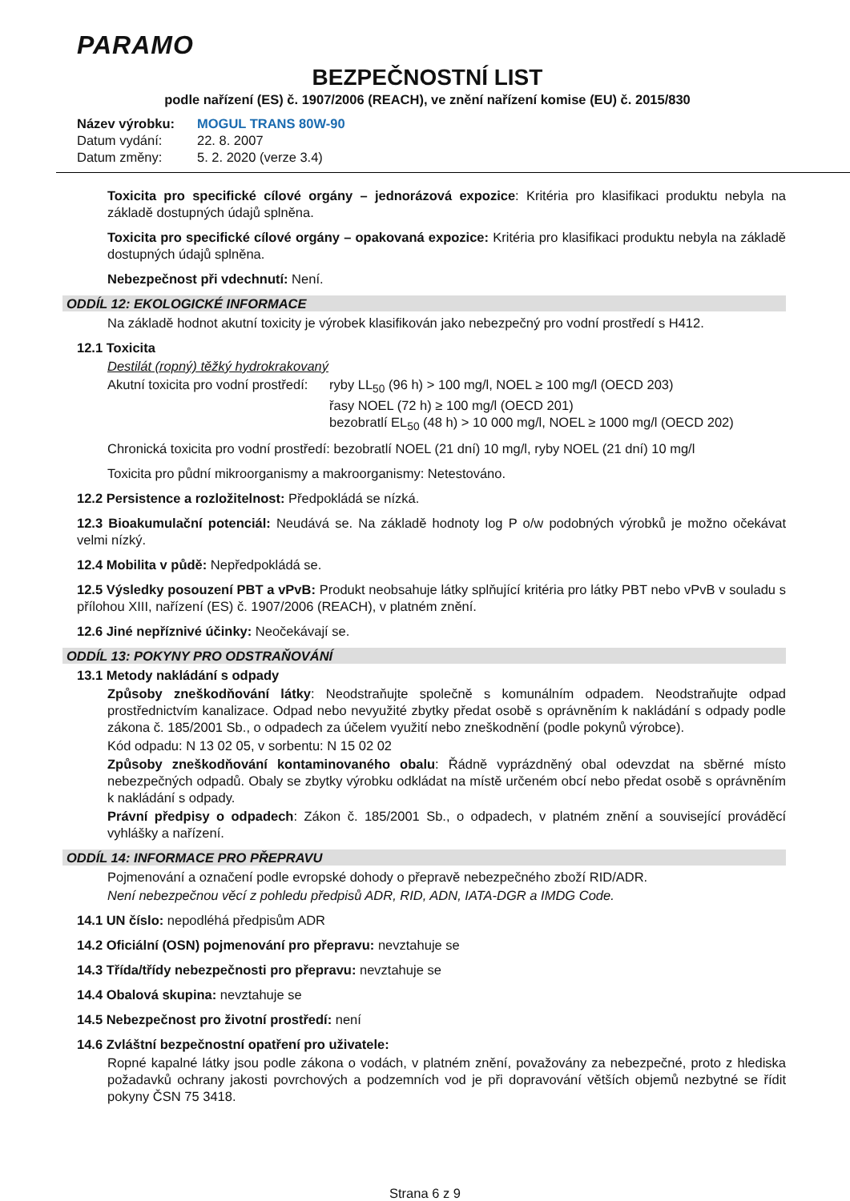PARAMO
BEZPEČNOSTNÍ LIST
podle nařízení (ES) č. 1907/2006 (REACH), ve znění nařízení komise (EU) č. 2015/830
Název výrobku: MOGUL TRANS 80W-90
Datum vydání: 22. 8. 2007
Datum změny: 5. 2. 2020 (verze 3.4)
Toxicita pro specifické cílové orgány – jednorázová expozice: Kritéria pro klasifikaci produktu nebyla na základě dostupných údajů splněna.
Toxicita pro specifické cílové orgány – opakovaná expozice: Kritéria pro klasifikaci produktu nebyla na základě dostupných údajů splněna.
Nebezpečnost při vdechnutí: Není.
ODDÍL 12: EKOLOGICKÉ INFORMACE
Na základě hodnot akutní toxicity je výrobek klasifikován jako nebezpečný pro vodní prostředí s H412.
12.1 Toxicita
Destilát (ropný) těžký hydrokrakovaný
Akutní toxicita pro vodní prostředí: ryby LL<sub>50</sub> (96 h) > 100 mg/l, NOEL ≥ 100 mg/l (OECD 203)
řasy NOEL (72 h) ≥ 100 mg/l (OECD 201)
bezobratlí EL<sub>50</sub> (48 h) > 10 000 mg/l, NOEL ≥ 1000 mg/l (OECD 202)
Chronická toxicita pro vodní prostředí: bezobratlí NOEL (21 dní) 10 mg/l, ryby NOEL (21 dní) 10 mg/l
Toxicita pro půdní mikroorganismy a makroorganismy: Netestováno.
12.2 Persistence a rozložitelnost: Předpokládá se nízká.
12.3 Bioakumulační potenciál: Neudává se. Na základě hodnoty log P o/w podobných výrobků je možno očekávat velmi nízký.
12.4 Mobilita v půdě: Nepředpokládá se.
12.5 Výsledky posouzení PBT a vPvB: Produkt neobsahuje látky splňující kritéria pro látky PBT nebo vPvB v souladu s přílohou XIII, nařízení (ES) č. 1907/2006 (REACH), v platném znění.
12.6 Jiné nepříznivé účinky: Neočekávají se.
ODDÍL 13: POKYNY PRO ODSTRAŇOVÁNÍ
13.1 Metody nakládání s odpady
Způsoby zneškodňování látky: Neodstraňujte společně s komunálním odpadem. Neodstraňujte odpad prostřednictvím kanalizace. Odpad nebo nevyužité zbytky předat osobě s oprávněním k nakládání s odpady podle zákona č. 185/2001 Sb., o odpadech za účelem využití nebo zneškodnění (podle pokynů výrobce).
Kód odpadu: N 13 02 05, v sorbentu: N 15 02 02
Způsoby zneškodňování kontaminovaného obalu: Řádně vyprázdněný obal odevzdat na sběrné místo nebezpečných odpadů. Obaly se zbytky výrobku odkládat na místě určeném obcí nebo předat osobě s oprávněním k nakládání s odpady.
Právní předpisy o odpadech: Zákon č. 185/2001 Sb., o odpadech, v platném znění a související prováděcí vyhlášky a nařízení.
ODDÍL 14: INFORMACE PRO PŘEPRAVU
Pojmenování a označení podle evropské dohody o přepravě nebezpečného zboží RID/ADR.
Není nebezpečnou věcí z pohledu předpisů ADR, RID, ADN, IATA-DGR a IMDG Code.
14.1 UN číslo: nepodléhá předpisům ADR
14.2 Oficiální (OSN) pojmenování pro přepravu: nevztahuje se
14.3 Třída/třídy nebezpečnosti pro přepravu: nevztahuje se
14.4 Obalová skupina: nevztahuje se
14.5 Nebezpečnost pro životní prostředí: není
14.6 Zvláštní bezpečnostní opatření pro uživatele:
Ropné kapalné látky jsou podle zákona o vodách, v platném znění, považovány za nebezpečné, proto z hlediska požadavků ochrany jakosti povrchových a podzemních vod je při dopravování větších objemů nezbytné se řídit pokyny ČSN 75 3418.
Strana 6 z 9